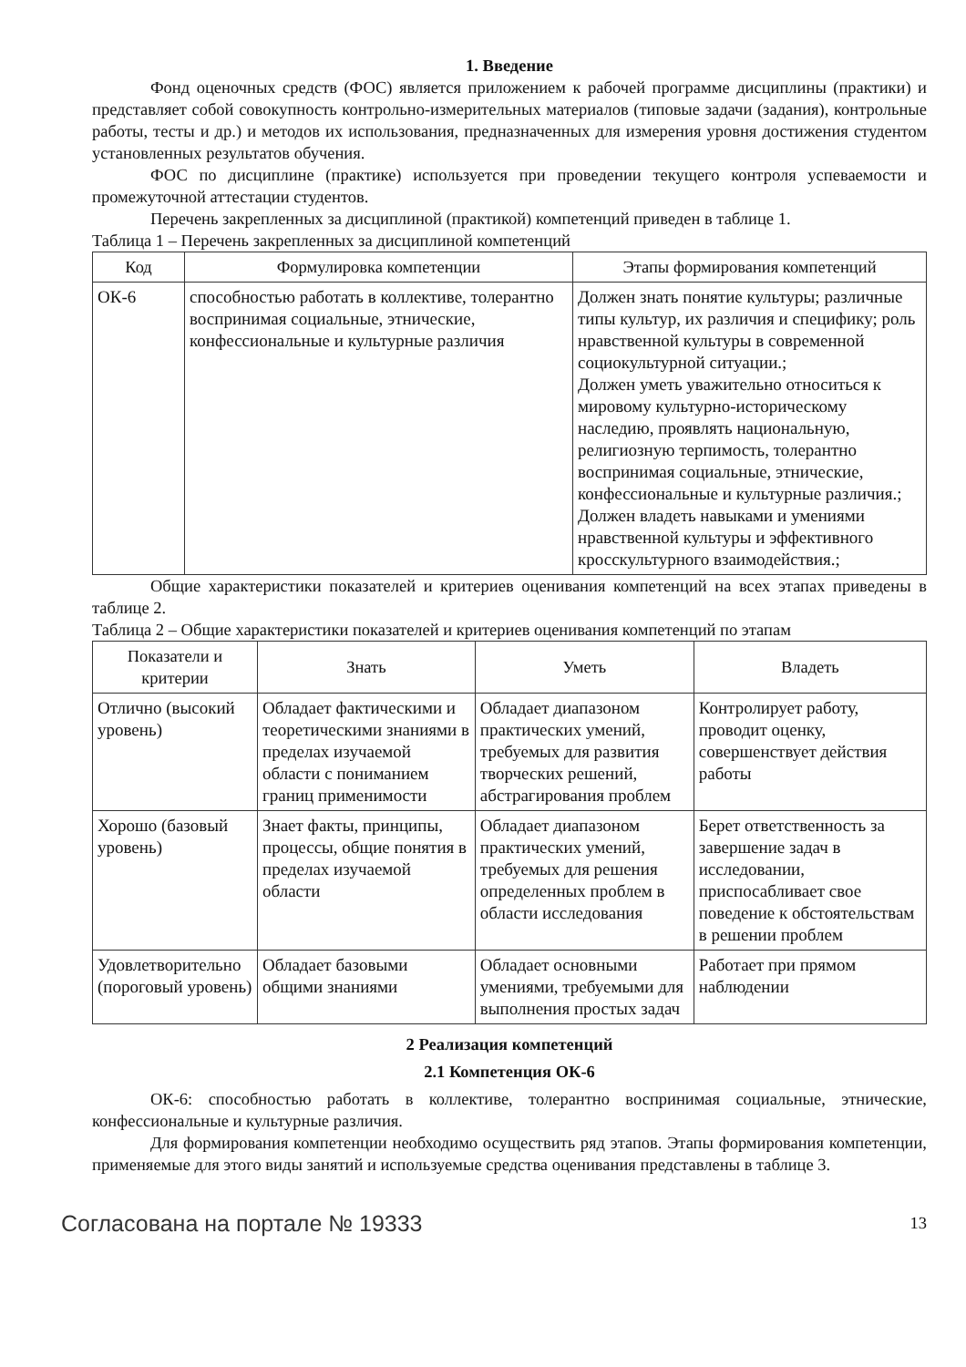1. Введение
Фонд оценочных средств (ФОС) является приложением к рабочей программе дисциплины (практики) и представляет собой совокупность контрольно-измерительных материалов (типовые задачи (задания), контрольные работы, тесты и др.) и методов их использования, предназначенных для измерения уровня достижения студентом установленных результатов обучения.
ФОС по дисциплине (практике) используется при проведении текущего контроля успеваемости и промежуточной аттестации студентов.
Перечень закрепленных за дисциплиной (практикой) компетенций приведен в таблице 1.
Таблица 1 – Перечень закрепленных за дисциплиной компетенций
| Код | Формулировка компетенции | Этапы формирования компетенций |
| --- | --- | --- |
| ОК-6 | способностью работать в коллективе, толерантно воспринимая социальные, этнические, конфессиональные и культурные различия | Должен знать понятие культуры; различные типы культур, их различия и специфику; роль нравственной культуры в современной социокультурной ситуации.; Должен уметь уважительно относиться к мировому культурно-историческому наследию, проявлять национальную, религиозную терпимость, толерантно воспринимая социальные, этнические, конфессиональные и культурные различия.; Должен владеть навыками и умениями нравственной культуры и эффективного кросскультурного взаимодействия.; |
Общие характеристики показателей и критериев оценивания компетенций на всех этапах приведены в таблице 2.
Таблица 2 – Общие характеристики показателей и критериев оценивания компетенций по этапам
| Показатели и критерии | Знать | Уметь | Владеть |
| --- | --- | --- | --- |
| Отлично (высокий уровень) | Обладает фактическими и теоретическими знаниями в пределах изучаемой области с пониманием границ применимости | Обладает диапазоном практических умений, требуемых для развития творческих решений, абстрагирования проблем | Контролирует работу, проводит оценку, совершенствует действия работы |
| Хорошо (базовый уровень) | Знает факты, принципы, процессы, общие понятия в пределах изучаемой области | Обладает диапазоном практических умений, требуемых для решения определенных проблем в области исследования | Берет ответственность за завершение задач в исследовании, приспосабливает свое поведение к обстоятельствам в решении проблем |
| Удовлетворительно (пороговый уровень) | Обладает базовыми общими знаниями | Обладает основными умениями, требуемыми для выполнения простых задач | Работает при прямом наблюдении |
2 Реализация компетенций
2.1 Компетенция ОК-6
ОК-6: способностью работать в коллективе, толерантно воспринимая социальные, этнические, конфессиональные и культурные различия.
Для формирования компетенции необходимо осуществить ряд этапов. Этапы формирования компетенции, применяемые для этого виды занятий и используемые средства оценивания представлены в таблице 3.
Согласована на портале № 19333 13